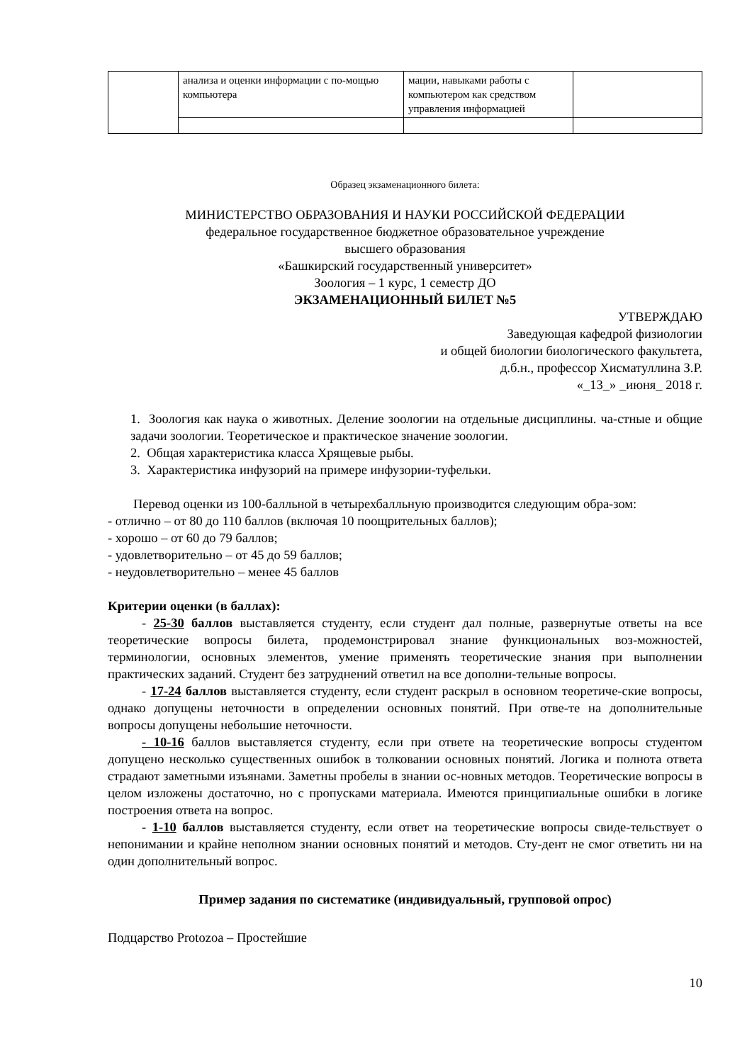| | анализа и оценки информации с по-мощью компьютера | мации, навыками работы с компьютером как средством управления информацией | |
Образец экзаменационного билета:
МИНИСТЕРСТВО ОБРАЗОВАНИЯ И НАУКИ РОССИЙСКОЙ ФЕДЕРАЦИИ
федеральное государственное бюджетное образовательное учреждение
высшего образования
«Башкирский государственный университет»
Зоология – 1 курс, 1 семестр ДО
ЭКЗАМЕНАЦИОННЫЙ БИЛЕТ №5
УТВЕРЖДАЮ
Заведующая кафедрой физиологии
и общей биологии биологического факультета,
д.б.н., профессор Хисматуллина З.Р.
«_13_» _июня_ 2018 г.
1. Зоология как наука о животных. Деление зоологии на отдельные дисциплины. ча-стные и общие задачи зоологии. Теоретическое и практическое значение зоологии.
2. Общая характеристика класса Хрящевые рыбы.
3. Характеристика инфузорий на примере инфузории-туфельки.
Перевод оценки из 100-балльной в четырехбалльную производится следующим обра-зом:
- отлично – от 80 до 110 баллов (включая 10 поощрительных баллов);
- хорошо – от 60 до 79 баллов;
- удовлетворительно – от 45 до 59 баллов;
- неудовлетворительно – менее 45 баллов
Критерии оценки (в баллах):
- 25-30 баллов выставляется студенту, если студент дал полные, развернутые ответы на все теоретические вопросы билета, продемонстрировал знание функциональных воз-можностей, терминологии, основных элементов, умение применять теоретические знания при выполнении практических заданий. Студент без затруднений ответил на все дополни-тельные вопросы.
- 17-24 баллов выставляется студенту, если студент раскрыл в основном теоретиче-ские вопросы, однако допущены неточности в определении основных понятий. При отве-те на дополнительные вопросы допущены небольшие неточности.
- 10-16 баллов выставляется студенту, если при ответе на теоретические вопросы студентом допущено несколько существенных ошибок в толковании основных понятий. Логика и полнота ответа страдают заметными изъянами. Заметны пробелы в знании ос-новных методов. Теоретические вопросы в целом изложены достаточно, но с пропусками материала. Имеются принципиальные ошибки в логике построения ответа на вопрос.
- 1-10 баллов выставляется студенту, если ответ на теоретические вопросы свиде-тельствует о непонимании и крайне неполном знании основных понятий и методов. Сту-дент не смог ответить ни на один дополнительный вопрос.
Пример задания по систематике (индивидуальный, групповой опрос)
Подцарство Protozoa – Простейшие
10